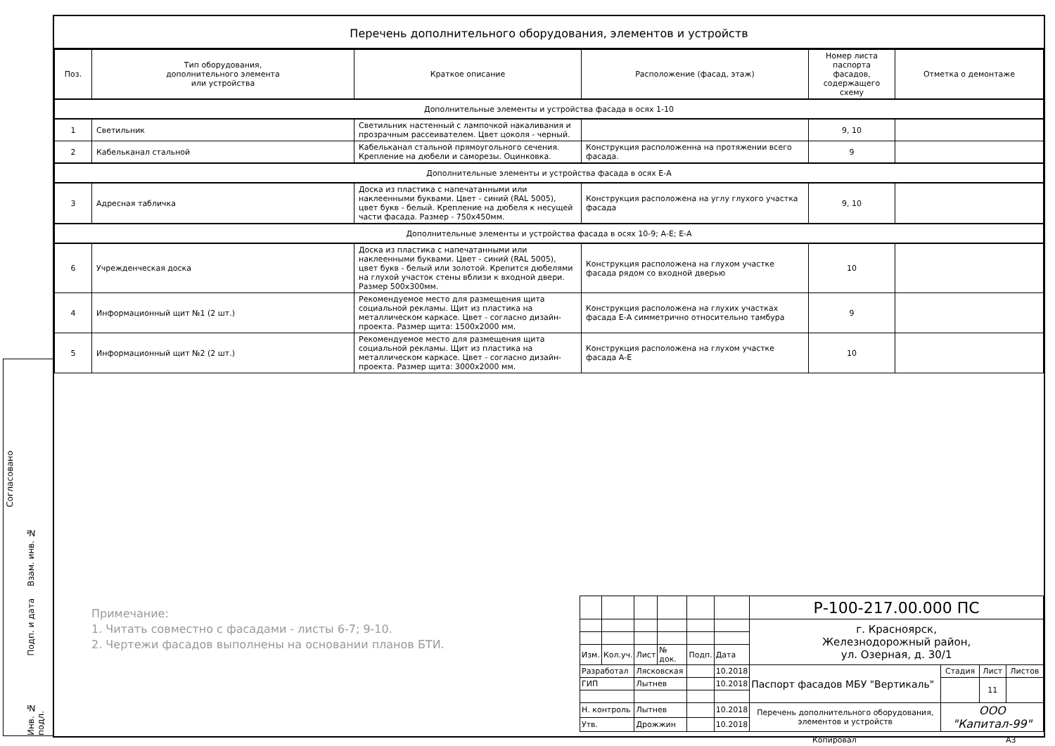Согласовано
Взам. инв. №
Подп. и дата
Инв. № подл.
Перечень дополнительного оборудования, элементов и устройств
| Поз. | Тип оборудования, дополнительного элемента или устройства | Краткое описание | Расположение (фасад, этаж) | Номер листа паспорта фасадов, содержащего схему | Отметка о демонтаже |
| --- | --- | --- | --- | --- | --- |
| Дополнительные элементы и устройства фасада в осях 1-10 | | | | | |
| 1 | Светильник | Светильник настенный с лампочкой накаливания и прозрачным рассеивателем. Цвет цоколя - черный. | | 9, 10 | |
| 2 | Кабельканал стальной | Кабельканал стальной прямоугольного сечения. Крепление на дюбели и саморезы. Оцинковка. | Конструкция расположенна на протяжении всего фасада. | 9 | |
| Дополнительные элементы и устройства фасада в осях Е-А | | | | | |
| 3 | Адресная табличка | Доска из пластика с напечатанными или наклеенными буквами. Цвет - синий (RAL 5005), цвет букв - белый. Крепление на дюбеля к несущей части фасада. Размер - 750х450мм. | Конструкция расположена на углу глухого участка фасада | 9, 10 | |
| Дополнительные элементы и устройства фасада в осях 10-9; А-Е; Е-А | | | | | |
| 6 | Учрежденческая доска | Доска из пластика с напечатанными или наклеенными буквами. Цвет - синий (RAL 5005), цвет букв - белый или золотой. Крепится дюбелями на глухой участок стены вблизи к входной двери. Размер 500х300мм. | Конструкция расположена на глухом участке фасада рядом со входной дверью | 10 | |
| 4 | Информационный щит №1 (2 шт.) | Рекомендуемое место для размещения щита социальной рекламы. Щит из пластика на металлическом каркасе. Цвет - согласно дизайн-проекта. Размер щита: 1500х2000 мм. | Конструкция расположена на глухих участках фасада Е-А симметрично относительно тамбура | 9 | |
| 5 | Информационный щит №2 (2 шт.) | Рекомендуемое место для размещения щита социальной рекламы. Щит из пластика на металлическом каркасе. Цвет - согласно дизайн-проекта. Размер щита: 3000х2000 мм. | Конструкция расположена на глухом участке фасада А-Е | 10 | |
Примечание:
1. Читать совместно с фасадами - листы 6-7; 9-10.
2. Чертежи фасадов выполнены на основании планов БТИ.
| | | | | | | Р-100-217.00.000 ПС | | | |
| | | | | | | г. Красноярск, Железнодорожный район, ул. Озерная, д. 30/1 | | | |
| Изм. | Кол.уч. | Лист | № док. | Подп. | Дата | | | | |
| Разработал | | Лясковская | | | 10.2018 | Паспорт фасадов МБУ "Вертикаль" | Стадия | Лист | Листов |
| ГИП | | Лытнев | | | 10.2018 | | | 11 | |
| Н. контроль | | Лытнев | | | 10.2018 | Перечень дополнительного оборудования, элементов и устройств | ООО "Капитал-99" | | |
| Утв. | | Дрожжин | | | 10.2018 | | | | |
Копировал А3